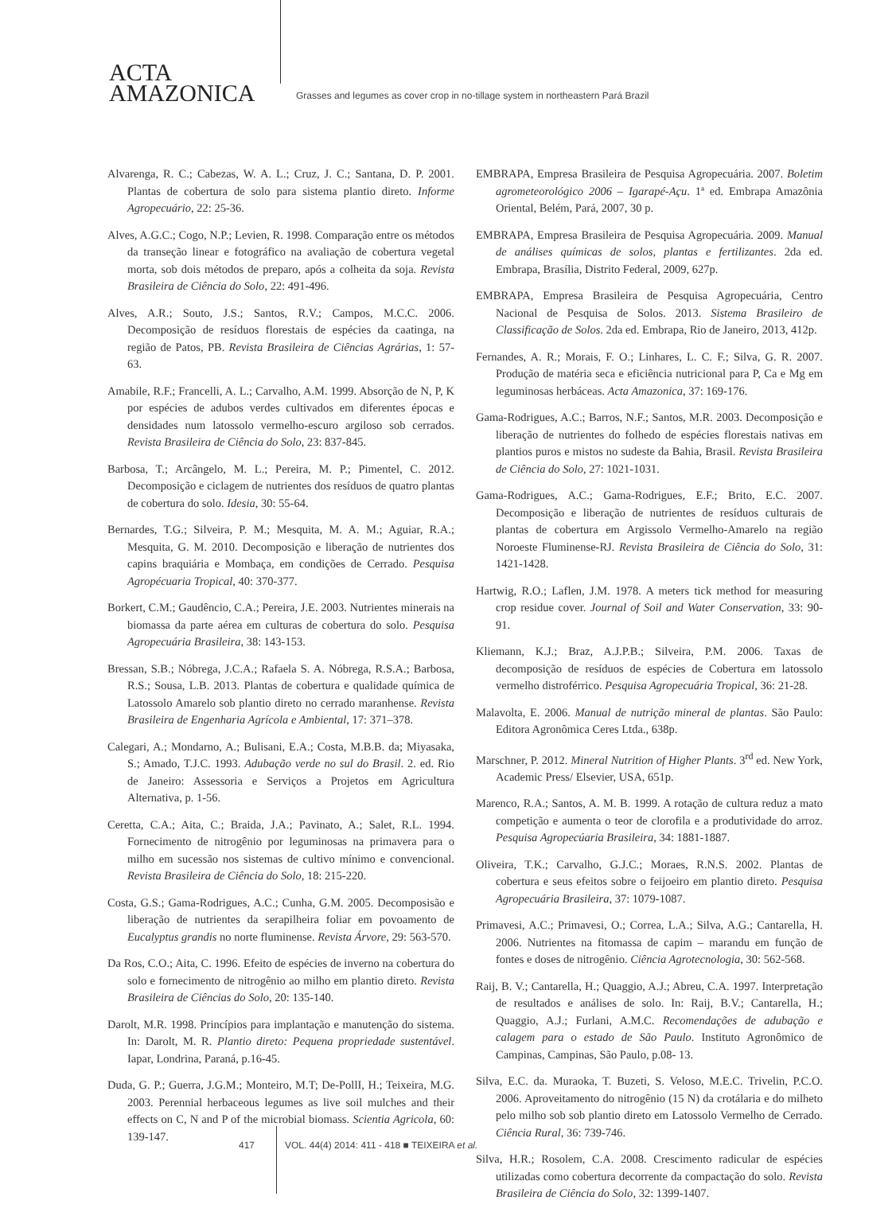ACTA
AMAZONICA
Grasses and legumes as cover crop in no-tillage system in northeastern Pará Brazil
Alvarenga, R. C.; Cabezas, W. A. L.; Cruz, J. C.; Santana, D. P. 2001. Plantas de cobertura de solo para sistema plantio direto. Informe Agropecuário, 22: 25-36.
Alves, A.G.C.; Cogo, N.P.; Levien, R. 1998. Comparação entre os métodos da transeção linear e fotográfico na avaliação de cobertura vegetal morta, sob dois métodos de preparo, após a colheita da soja. Revista Brasileira de Ciência do Solo, 22: 491-496.
Alves, A.R.; Souto, J.S.; Santos, R.V.; Campos, M.C.C. 2006. Decomposição de resíduos florestais de espécies da caatinga, na região de Patos, PB. Revista Brasileira de Ciências Agrárias, 1: 57- 63.
Amabile, R.F.; Francelli, A. L.; Carvalho, A.M. 1999. Absorção de N, P, K por espécies de adubos verdes cultivados em diferentes épocas e densidades num latossolo vermelho-escuro argiloso sob cerrados. Revista Brasileira de Ciência do Solo, 23: 837-845.
Barbosa, T.; Arcângelo, M. L.; Pereira, M. P.; Pimentel, C. 2012. Decomposição e ciclagem de nutrientes dos resíduos de quatro plantas de cobertura do solo. Idesia, 30: 55-64.
Bernardes, T.G.; Silveira, P. M.; Mesquita, M. A. M.; Aguiar, R.A.; Mesquita, G. M. 2010. Decomposição e liberação de nutrientes dos capins braquiária e Mombaça, em condições de Cerrado. Pesquisa Agropécuaria Tropical, 40: 370-377.
Borkert, C.M.; Gaudêncio, C.A.; Pereira, J.E. 2003. Nutrientes minerais na biomassa da parte aérea em culturas de cobertura do solo. Pesquisa Agropecuária Brasileira, 38: 143-153.
Bressan, S.B.; Nóbrega, J.C.A.; Rafaela S. A. Nóbrega, R.S.A.; Barbosa, R.S.; Sousa, L.B. 2013. Plantas de cobertura e qualidade química de Latossolo Amarelo sob plantio direto no cerrado maranhense. Revista Brasileira de Engenharia Agrícola e Ambiental, 17: 371–378.
Calegari, A.; Mondarno, A.; Bulisani, E.A.; Costa, M.B.B. da; Miyasaka, S.; Amado, T.J.C. 1993. Adubação verde no sul do Brasil. 2. ed. Rio de Janeiro: Assessoria e Serviços a Projetos em Agricultura Alternativa, p. 1-56.
Ceretta, C.A.; Aita, C.; Braida, J.A.; Pavinato, A.; Salet, R.L. 1994. Fornecimento de nitrogênio por leguminosas na primavera para o milho em sucessão nos sistemas de cultivo mínimo e convencional. Revista Brasileira de Ciência do Solo, 18: 215-220.
Costa, G.S.; Gama-Rodrigues, A.C.; Cunha, G.M. 2005. Decomposisão e liberação de nutrientes da serapilheira foliar em povoamento de Eucalyptus grandis no norte fluminense. Revista Árvore, 29: 563-570.
Da Ros, C.O.; Aita, C. 1996. Efeito de espécies de inverno na cobertura do solo e fornecimento de nitrogênio ao milho em plantio direto. Revista Brasileira de Ciências do Solo, 20: 135-140.
Darolt, M.R. 1998. Princípios para implantação e manutenção do sistema. In: Darolt, M. R. Plantio direto: Pequena propriedade sustentável. Iapar, Londrina, Paraná, p.16-45.
Duda, G. P.; Guerra, J.G.M.; Monteiro, M.T; De-PollI, H.; Teixeira, M.G. 2003. Perennial herbaceous legumes as live soil mulches and their effects on C, N and P of the microbial biomass. Scientia Agricola, 60: 139-147.
EMBRAPA, Empresa Brasileira de Pesquisa Agropecuária. 2007. Boletim agrometeorológico 2006 – Igarapé-Açu. 1ª ed. Embrapa Amazônia Oriental, Belém, Pará, 2007, 30 p.
EMBRAPA, Empresa Brasileira de Pesquisa Agropecuária. 2009. Manual de análises químicas de solos, plantas e fertilizantes. 2da ed. Embrapa, Brasília, Distrito Federal, 2009, 627p.
EMBRAPA, Empresa Brasileira de Pesquisa Agropecuária, Centro Nacional de Pesquisa de Solos. 2013. Sistema Brasileiro de Classificação de Solos. 2da ed. Embrapa, Rio de Janeiro, 2013, 412p.
Fernandes, A. R.; Morais, F. O.; Linhares, L. C. F.; Silva, G. R. 2007. Produção de matéria seca e eficiência nutricional para P, Ca e Mg em leguminosas herbáceas. Acta Amazonica, 37: 169-176.
Gama-Rodrigues, A.C.; Barros, N.F.; Santos, M.R. 2003. Decomposição e liberação de nutrientes do folhedo de espécies florestais nativas em plantios puros e mistos no sudeste da Bahia, Brasil. Revista Brasileira de Ciência do Solo, 27: 1021-1031.
Gama-Rodrigues, A.C.; Gama-Rodrigues, E.F.; Brito, E.C. 2007. Decomposição e liberação de nutrientes de resíduos culturais de plantas de cobertura em Argissolo Vermelho-Amarelo na região Noroeste Fluminense-RJ. Revista Brasileira de Ciência do Solo, 31: 1421-1428.
Hartwig, R.O.; Laflen, J.M. 1978. A meters tick method for measuring crop residue cover. Journal of Soil and Water Conservation, 33: 90-91.
Kliemann, K.J.; Braz, A.J.P.B.; Silveira, P.M. 2006. Taxas de decomposição de resíduos de espécies de Cobertura em latossolo vermelho distroférrico. Pesquisa Agropecuária Tropical, 36: 21-28.
Malavolta, E. 2006. Manual de nutrição mineral de plantas. São Paulo: Editora Agronômica Ceres Ltda., 638p.
Marschner, P. 2012. Mineral Nutrition of Higher Plants. 3<sup>rd</sup> ed. New York, Academic Press/ Elsevier, USA, 651p.
Marenco, R.A.; Santos, A. M. B. 1999. A rotação de cultura reduz a mato competição e aumenta o teor de clorofila e a produtividade do arroz. Pesquisa Agropecúaria Brasileira, 34: 1881-1887.
Oliveira, T.K.; Carvalho, G.J.C.; Moraes, R.N.S. 2002. Plantas de cobertura e seus efeitos sobre o feijoeiro em plantio direto. Pesquisa Agropecuária Brasileira, 37: 1079-1087.
Primavesi, A.C.; Primavesi, O.; Correa, L.A.; Silva, A.G.; Cantarella, H. 2006. Nutrientes na fitomassa de capim – marandu em função de fontes e doses de nitrogênio. Ciência Agrotecnologia, 30: 562-568.
Raij, B. V.; Cantarella, H.; Quaggio, A.J.; Abreu, C.A. 1997. Interpretação de resultados e análises de solo. In: Raij, B.V.; Cantarella, H.; Quaggio, A.J.; Furlani, A.M.C. Recomendações de adubação e calagem para o estado de São Paulo. Instituto Agronômico de Campinas, Campinas, São Paulo, p.08- 13.
Silva, E.C. da. Muraoka, T. Buzeti, S. Veloso, M.E.C. Trivelin, P.C.O. 2006. Aproveitamento do nitrogênio (15 N) da crotálaria e do milheto pelo milho sob sob plantio direto em Latossolo Vermelho de Cerrado. Ciência Rural, 36: 739-746.
Silva, H.R.; Rosolem, C.A. 2008. Crescimento radicular de espécies utilizadas como cobertura decorrente da compactação do solo. Revista Brasileira de Ciência do Solo, 32: 1399-1407.
417 VOL. 44(4) 2014: 411 - 418 ■ TEIXEIRA et al.